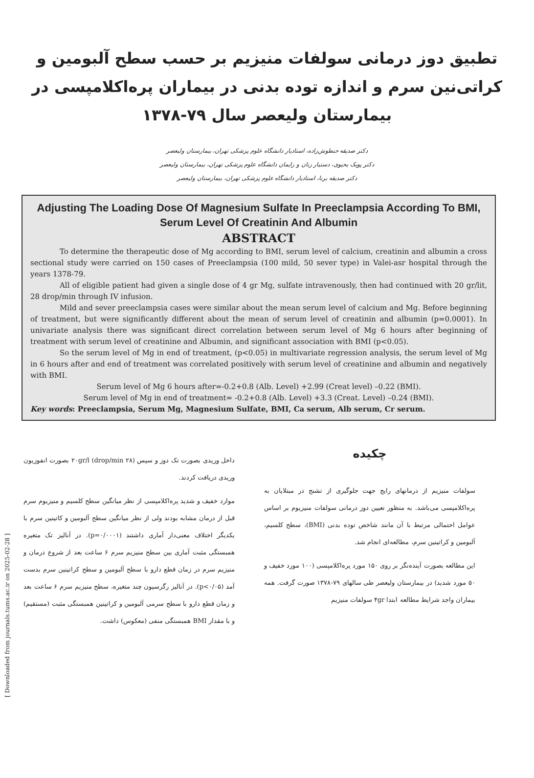[ Downloaded from journals.tums.ac.ir on 2025-02-28 ]
تطبیق دوز درمانی سولفات منیزیم بر حسب سطح آلبومین و کراتی‌نین سرم و اندازه توده بدنی در بیماران پره‌اکلامپسی در بیمارستان ولیعصر سال ۷۹-۱۳۷۸
دکتر صدیقه حنطوش‌زاده، استادیار دانشگاه علوم پزشکی تهران، بیمارستان ولیعصر
دکتر پویک یحیوی، دستیار زنان و زایمان دانشگاه علوم پزشکی تهران، بیمارستان ولیعصر
دکتر صدیقه برنا، استادیار دانشگاه علوم پزشکی تهران، بیمارستان ولیعصر
Adjusting The Loading Dose Of Magnesium Sulfate In Preeclampsia According To BMI, Serum Level Of Creatinin And Albumin
ABSTRACT
To determine the therapeutic dose of Mg according to BMI, serum level of calcium, creatinin and albumin a cross sectional study were carried on 150 cases of Preeclampsia (100 mild, 50 sever type) in Valei-asr hospital through the years 1378-79.
All of eligible patient had given a single dose of 4 gr Mg, sulfate intravenously, then had continued with 20 gr/lit, 28 drop/min through IV infusion.
Mild and sever preeclampsia cases were similar about the mean serum level of calcium and Mg. Before beginning of treatment, but were significantly different about the mean of serum level of creatinin and albumin (p=0.0001). In univariate analysis there was significant direct correlation between serum level of Mg 6 hours after beginning of treatment with serum level of creatinine and Albumin, and significant association with BMI (p<0.05).
So the serum level of Mg in end of treatment, (p<0.05) in multivariate regression analysis, the serum level of Mg in 6 hours after and end of treatment was correlated positively with serum level of creatinine and albumin and negatively with BMI.
Serum level of Mg 6 hours after=-0.2+0.8 (Alb. Level) +2.99 (Creat level) –0.22 (BMI).
Serum level of Mg in end of treatment= -0.2+0.8 (Alb. Level) +3.3 (Creat. Level) –0.24 (BMI).
Key words: Preeclampsia, Serum Mg, Magnesium Sulfate, BMI, Ca serum, Alb serum, Cr serum.
چکیده
سولفات منیزیم از درمانهای رایج جهت جلوگیری از تشنج در مبتلایان به پره‌اکلامپسی می‌باشد. به منظور تعیین دوز درمانی سولفات منیزیوم بر اساس عوامل احتمالی مرتبط با آن مانند شاخص توده بدنی (BMI)، سطح کلسیم، آلبومین و کراتینین سرم، مطالعه‌ای انجام شد.
این مطالعه بصورت آینده‌نگر بر روی ۱۵۰ مورد پره‌اکلامپسی (۱۰۰ مورد خفیف و ۵۰ مورد شدید) در بیمارستان ولیعصر طی سالهای ۷۹-۱۳۷۸ صورت گرفت. همه بیماران واجد شرایط مطالعه ابتدا ۴gr سولفات منیزیم
داخل وریدی بصورت تک دوز و سپس ۲۰gr/l (drop/min ۲۸) بصورت انفوزیون وریدی دریافت کردند.
موارد خفیف و شدید پره‌اکلامپسی از نظر میانگین سطح کلسیم و منیزیوم سرم قبل از درمان مشابه بودند ولی از نظر میانگین سطح آلبومین و کاتینین سرم با یکدیگر اختلاف معنی‌دار آماری داشتند (p=۰/۰۰۰۱). در آنالیز تک متغیره همبستگی مثبت آماری بین سطح منیزیم سرم ۶ ساعت بعد از شروع درمان و منیزیم سرم در زمان قطع دارو با سطح آلبومین و سطح کراتینین سرم بدست آمد (p<۰/۰۵). در آنالیز رگرسیون چند متغیره، سطح منیزیم سرم ۶ ساعت بعد و زمان قطع دارو با سطح سرمی آلبومین و کراتینین همبستگی مثبت (مستقیم) و با مقدار BMI همبستگی منفی (معکوس) داشت.